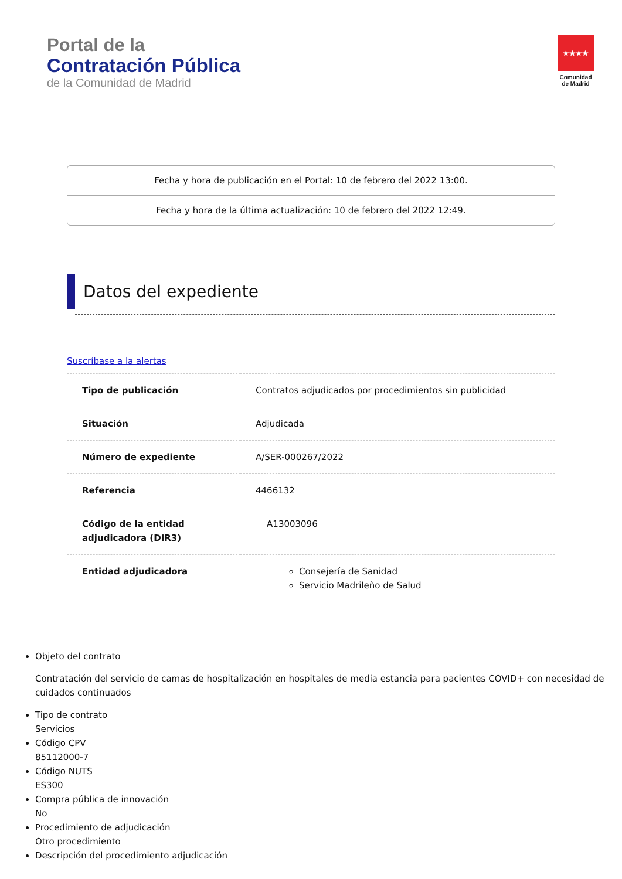Portal de la
Contratación Pública
de la Comunidad de Madrid
★★★★
Comunidad de Madrid
Fecha y hora de publicación en el Portal: 10 de febrero del 2022 13:00.
Fecha y hora de la última actualización: 10 de febrero del 2022 12:49.
Datos del expediente
Suscríbase a la alertas
| Tipo de publicación | Contratos adjudicados por procedimientos sin publicidad |
| Situación | Adjudicada |
| Número de expediente | A/SER-000267/2022 |
| Referencia | 4466132 |
| Código de la entidad adjudicadora (DIR3) | A13003096 |
| Entidad adjudicadora | Consejería de Sanidad Servicio Madrileño de Salud |
Objeto del contrato
Contratación del servicio de camas de hospitalización en hospitales de media estancia para pacientes COVID+ con necesidad de cuidados continuados
Tipo de contrato
Servicios
Código CPV
85112000-7
Código NUTS
ES300
Compra pública de innovación
No
Procedimiento de adjudicación
Otro procedimiento
Descripción del procedimiento adjudicación